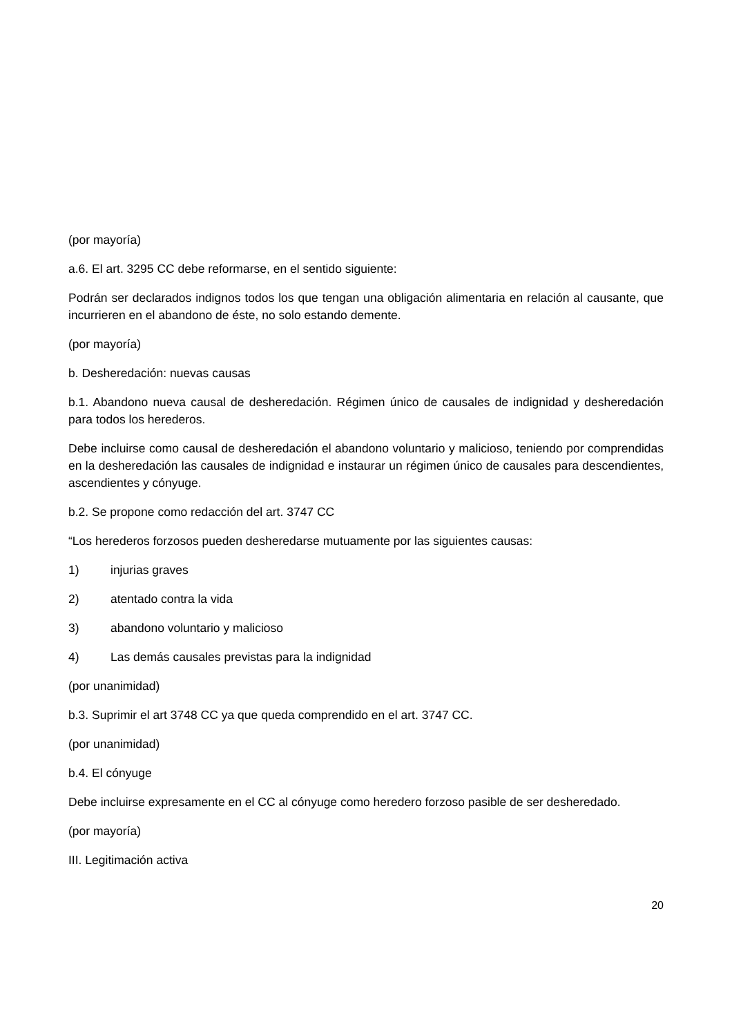(por mayoría)
a.6. El art. 3295 CC debe reformarse, en el sentido siguiente:
Podrán ser declarados indignos todos los que tengan una obligación alimentaria en relación al causante, que incurrieren en el abandono de éste, no solo estando demente.
(por mayoría)
b. Desheredación: nuevas causas
b.1. Abandono nueva causal de desheredación. Régimen único de causales de indignidad y desheredación para todos los herederos.
Debe incluirse como causal de desheredación el abandono voluntario y malicioso, teniendo por comprendidas en la desheredación las causales de indignidad e instaurar un régimen único de causales para descendientes, ascendientes y cónyuge.
b.2. Se propone como redacción del art. 3747 CC
“Los herederos forzosos pueden desheredarse mutuamente por las siguientes causas:
1) injurias graves
2) atentado contra la vida
3) abandono voluntario y malicioso
4) Las demás causales previstas para la indignidad
(por unanimidad)
b.3. Suprimir el art 3748 CC ya que queda comprendido en el art. 3747 CC.
(por unanimidad)
b.4. El cónyuge
Debe incluirse expresamente en el CC al cónyuge como heredero forzoso pasible de ser desheredado.
(por mayoría)
III. Legitimación activa
20